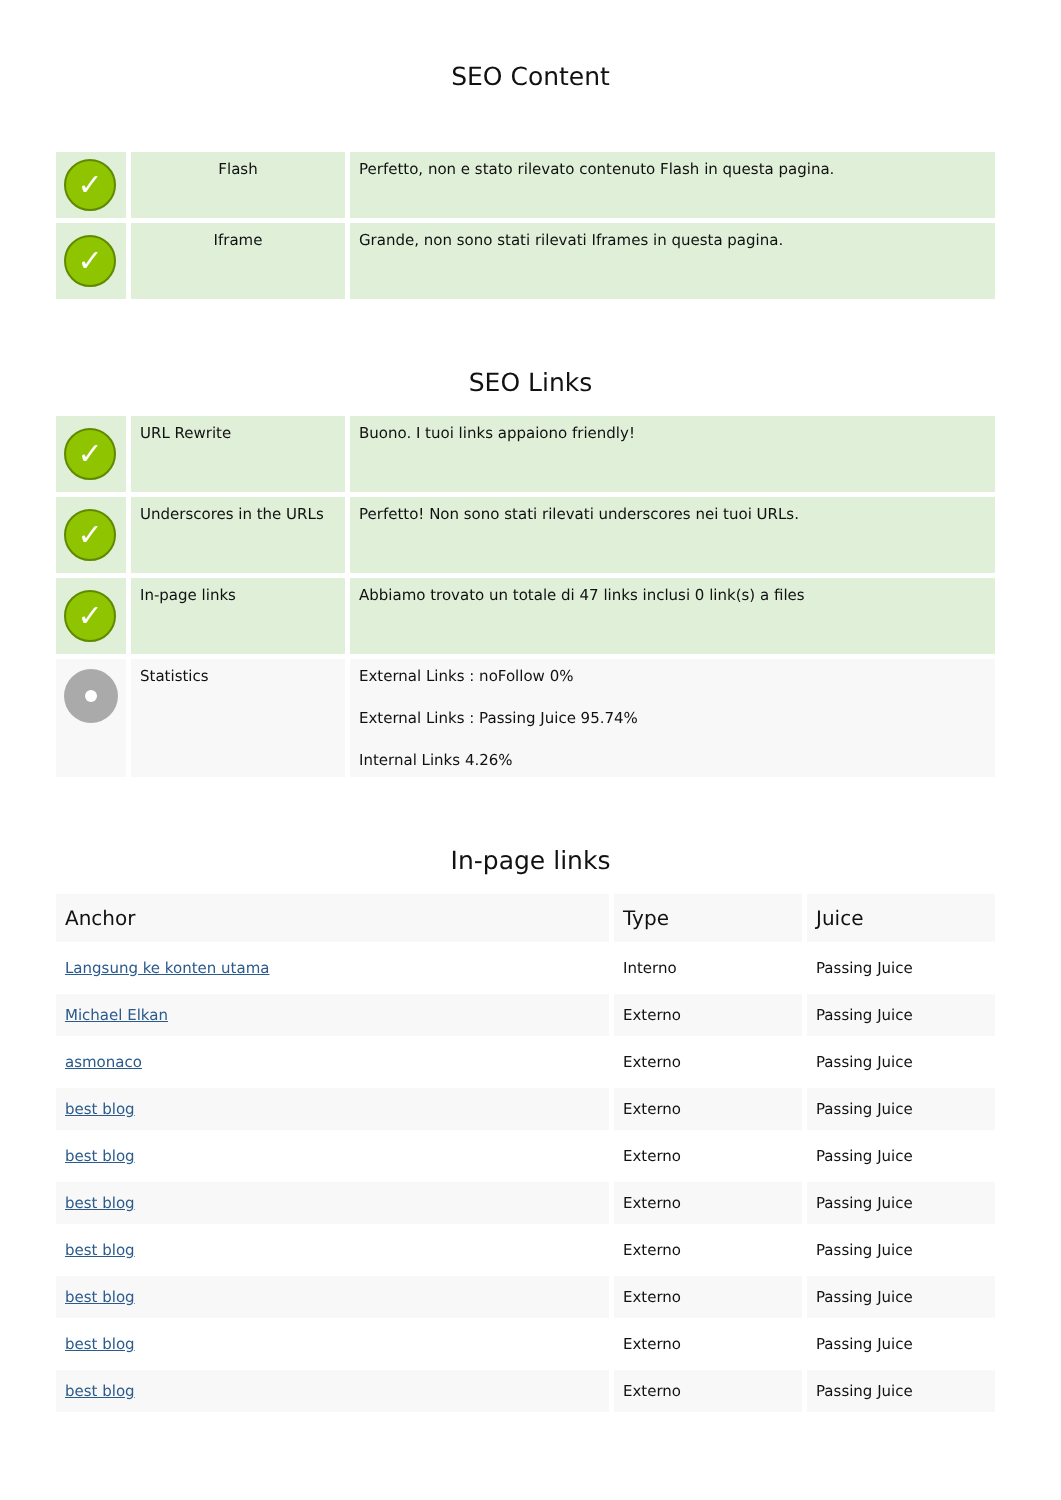SEO Content
| ✓ | Flash | Perfetto, non e stato rilevato contenuto Flash in questa pagina. |
| ✓ | Iframe | Grande, non sono stati rilevati Iframes in questa pagina. |
SEO Links
| ✓ | URL Rewrite | Buono. I tuoi links appaiono friendly! |
| ✓ | Underscores in the URLs | Perfetto! Non sono stati rilevati underscores nei tuoi URLs. |
| ✓ | In-page links | Abbiamo trovato un totale di 47 links inclusi 0 link(s) a files |
| | Statistics | External Links : noFollow 0% External Links : Passing Juice 95.74% Internal Links 4.26% |
In-page links
| Anchor | Type | Juice |
| --- | --- | --- |
| Langsung ke konten utama | Interno | Passing Juice |
| Michael Elkan | Externo | Passing Juice |
| asmonaco | Externo | Passing Juice |
| best blog | Externo | Passing Juice |
| best blog | Externo | Passing Juice |
| best blog | Externo | Passing Juice |
| best blog | Externo | Passing Juice |
| best blog | Externo | Passing Juice |
| best blog | Externo | Passing Juice |
| best blog | Externo | Passing Juice |